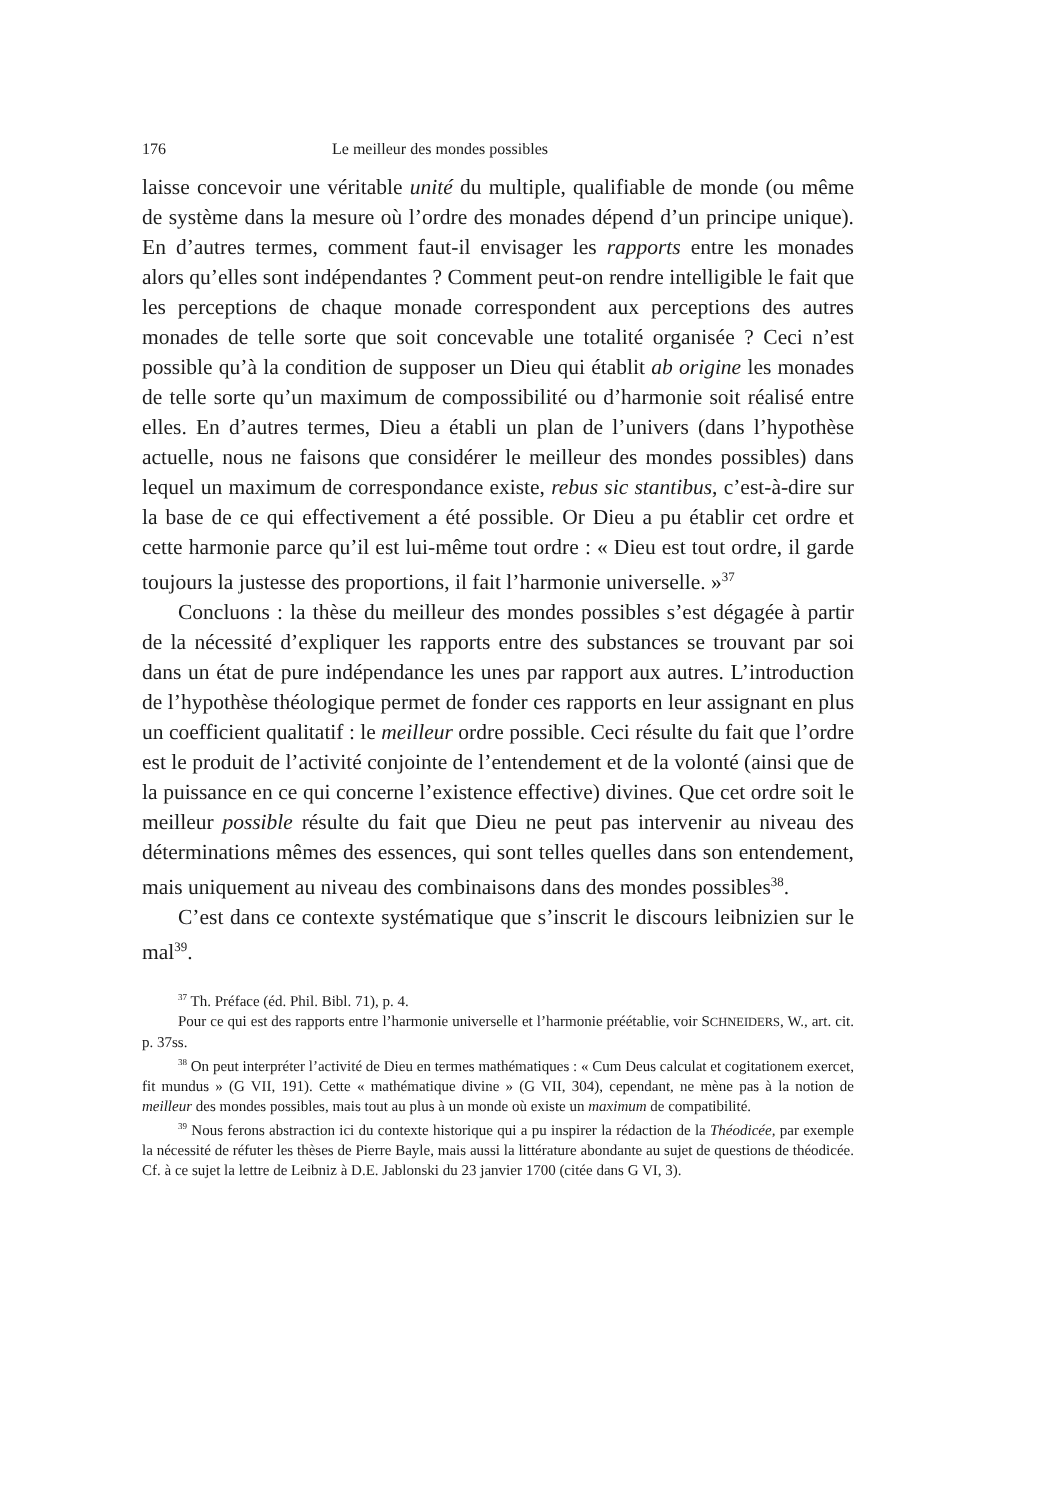176 Le meilleur des mondes possibles
laisse concevoir une véritable unité du multiple, qualifiable de monde (ou même de système dans la mesure où l’ordre des monades dépend d’un principe unique). En d’autres termes, comment faut-il envisager les rapports entre les monades alors qu’elles sont indépendantes ? Comment peut-on rendre intelligible le fait que les perceptions de chaque monade correspondent aux perceptions des autres monades de telle sorte que soit concevable une totalité organisée ? Ceci n’est possible qu’à la condition de supposer un Dieu qui établit ab origine les monades de telle sorte qu’un maximum de compossibilité ou d’harmonie soit réalisé entre elles. En d’autres termes, Dieu a établi un plan de l’univers (dans l’hypothèse actuelle, nous ne faisons que considérer le meilleur des mondes possibles) dans lequel un maximum de correspondance existe, rebus sic stantibus, c’est-à-dire sur la base de ce qui effectivement a été possible. Or Dieu a pu établir cet ordre et cette harmonie parce qu’il est lui-même tout ordre : « Dieu est tout ordre, il garde toujours la justesse des proportions, il fait l’harmonie universelle. »<sup>37</sup>
Concluons : la thèse du meilleur des mondes possibles s’est dégagée à partir de la nécessité d’expliquer les rapports entre des substances se trouvant par soi dans un état de pure indépendance les unes par rapport aux autres. L’introduction de l’hypothèse théologique permet de fonder ces rapports en leur assignant en plus un coefficient qualitatif : le meilleur ordre possible. Ceci résulte du fait que l’ordre est le produit de l’activité conjointe de l’entendement et de la volonté (ainsi que de la puissance en ce qui concerne l’existence effective) divines. Que cet ordre soit le meilleur possible résulte du fait que Dieu ne peut pas intervenir au niveau des déterminations mêmes des essences, qui sont telles quelles dans son entendement, mais uniquement au niveau des combinaisons dans des mondes possibles<sup>38</sup>.
C’est dans ce contexte systématique que s’inscrit le discours leibnizien sur le mal<sup>39</sup>.
<sup>37</sup> Th. Préface (éd. Phil. Bibl. 71), p. 4.
Pour ce qui est des rapports entre l’harmonie universelle et l’harmonie préétablie, voir SCHNEIDERS, W., art. cit. p. 37ss.
<sup>38</sup> On peut interpréter l’activité de Dieu en termes mathématiques : « Cum Deus calculat et cogitationem exercet, fit mundus » (G VII, 191). Cette « mathématique divine » (G VII, 304), cependant, ne mène pas à la notion de meilleur des mondes possibles, mais tout au plus à un monde où existe un maximum de compatibilité.
<sup>39</sup> Nous ferons abstraction ici du contexte historique qui a pu inspirer la rédaction de la Théodicée, par exemple la nécessité de réfuter les thèses de Pierre Bayle, mais aussi la littérature abondante au sujet de questions de théodicée. Cf. à ce sujet la lettre de Leibniz à D.E. Jablonski du 23 janvier 1700 (citée dans G VI, 3).